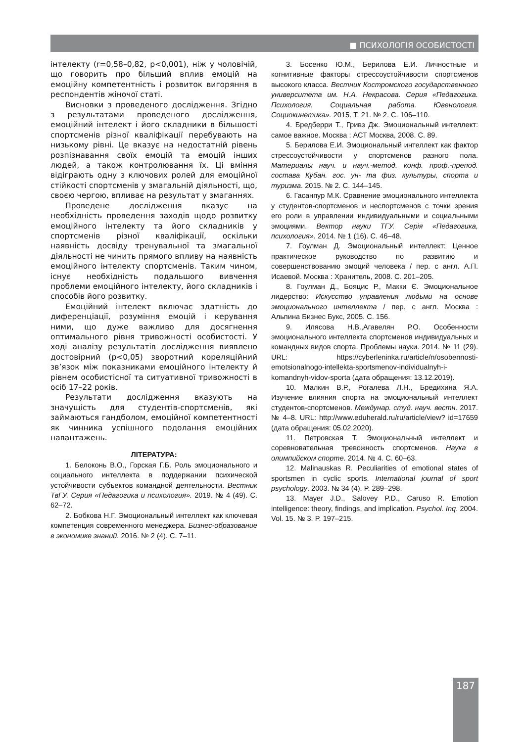■ ПСИХОЛОГІЯ ОСОБИСТОСТІ
інтелекту (r=0,58–0,82, p<0,001), ніж у чоловічій, що говорить про більший вплив емоцій на емоційну компетентність і розвиток вигоряння в респондентів жіночої статі.
Висновки з проведеного дослідження. Згідно з результатами проведеного дослідження, емоційний інтелект і його складники в більшості спортсменів різної кваліфікації перебувають на низькому рівні. Це вказує на недостатній рівень розпізнавання своїх емоцій та емоцій інших людей, а також контролювання їх. Ці вміння відіграють одну з ключових ролей для емоційної стійкості спортсменів у змагальній діяльності, що, своєю чергою, впливає на результат у змаганнях.
Проведене дослідження вказує на необхідність проведення заходів щодо розвитку емоційного інтелекту та його складників у спортсменів різної кваліфікації, оскільки наявність досвіду тренувальної та змагальної діяльності не чинить прямого впливу на наявність емоційного інтелекту спортсменів. Таким чином, існує необхідність подальшого вивчення проблеми емоційного інтелекту, його складників і способів його розвитку.
Емоційний інтелект включає здатність до диференціації, розуміння емоцій і керування ними, що дуже важливо для досягнення оптимального рівня тривожності особистості. У ході аналізу результатів дослідження виявлено достовірний (p<0,05) зворотний кореляційний зв’язок між показниками емоційного інтелекту й рівнем особистісної та ситуативної тривожності в осіб 17–22 років.
Результати дослідження вказують на значущість для студентів-спортсменів, які займаються гандболом, емоційної компетентності як чинника успішного подолання емоційних навантажень.
ЛІТЕРАТУРА:
1. Белоконь В.О., Горская Г.Б. Роль эмоционального и социального интеллекта в поддержании психической устойчивости субъектов командной деятельности. Вестник ТвГУ. Серия «Педагогика и психология». 2019. № 4 (49). С. 62–72.
2. Бобкова Н.Г. Эмоциональный интеллект как ключевая компетенция современного менеджера. Бизнес-образование в экономике знаний. 2016. № 2 (4). С. 7–11.
3. Босенко Ю.М., Берилова Е.И. Личностные и когнитивные факторы стрессоустойчивости спортсменов высокого класса. Вестник Костромского государственного университета им. Н.А. Некрасова. Серия «Педагогика. Психология. Социальная работа. Ювенология. Социокинетика». 2015. Т. 21. № 2. С. 106–110.
4. Бредберри Т., Гривз Дж. Эмоциональный интеллект: самое важное. Москва : АСТ Москва, 2008. С. 89.
5. Берилова Е.И. Эмоциональный интеллект как фактор стрессоустойчивости у спортсменов разного пола. Материалы науч. и науч.-метод. конф. проф.-препод. состава Кубан. гос. ун- та физ. культуры, спорта и туризма. 2015. № 2. С. 144–145.
6. Гасанпур М.К. Сравнение эмоционального интеллекта у студентов-спортсменов и неспортсменов с точки зрения его роли в управлении индивидуальными и социальными эмоциями. Вектор науки ТГУ. Серія «Педагогика, психология». 2014. № 1 (16). С. 46–48.
7. Гоулман Д. Эмоциональный интеллект: Ценное практическое руководство по развитию и совершенствованию эмоций человека / пер. с англ. А.П. Исаевой. Москва : Хранитель, 2008. С. 201–205.
8. Гоулман Д., Бояцис Р., Макки Є. Эмоциональное лидерство: Искусство управления людьми на основе эмоционального интеллекта / пер. с англ. Москва : Альпина Бизнес Букс, 2005. С. 156.
9. Илясова Н.В.,Агавелян Р.О. Особенности эмоционального интеллекта спортсменов индивидуальных и командных видов спорта. Проблемы науки. 2014. № 11 (29). URL: https://cyberleninka.ru/article/n/osobennosti-emotsionalnogo-intellekta-sportsmenov-individualnyh-i-komandnyh-vidov-sporta (дата обращения: 13.12.2019).
10. Малкин В.Р., Рогалева Л.Н., Бредихина Я.А. Изучение влияния спорта на эмоциональный интеллект студентов-спортсменов. Междунар. студ. науч. вестн. 2017. № 4–8. URL: http://www.eduherald.ru/ru/article/view? id=17659 (дата обращения: 05.02.2020).
11. Петровская Т. Эмоциональный интеллект и соревновательная тревожность спортсменов. Наука в олимпийском спорте. 2014. № 4. С. 60–63.
12. Malinauskas R. Peculiarities of emotional states of sportsmen in cyclic sports. International journal of sport psychology. 2003. № 34 (4). P. 289–298.
13. Mayer J.D., Salovey P.D., Caruso R. Emotion intelligence: theory, findings, and implication. Psychol. Inq. 2004. Vol. 15. № 3. P. 197–215.
187